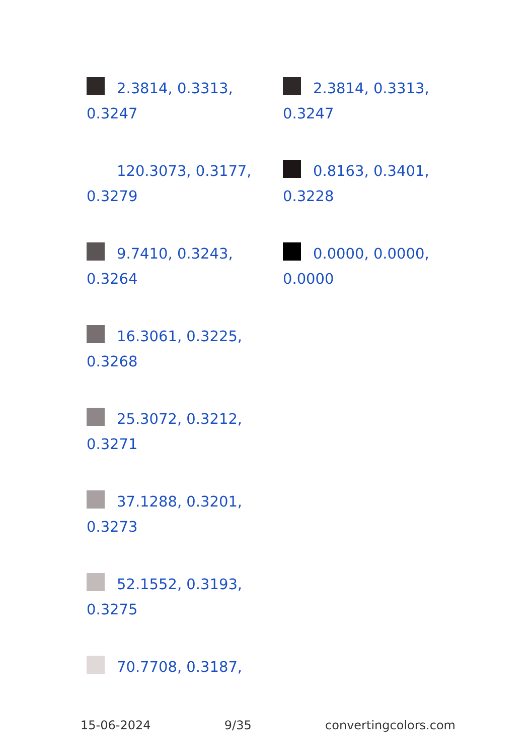2.3814, 0.3313, 0.3247
120.3073, 0.3177, 0.3279
9.7410, 0.3243, 0.3264
16.3061, 0.3225, 0.3268
25.3072, 0.3212, 0.3271
37.1288, 0.3201, 0.3273
52.1552, 0.3193, 0.3275
70.7708, 0.3187,
2.3814, 0.3313, 0.3247
0.8163, 0.3401, 0.3228
0.0000, 0.0000, 0.0000
15-06-2024 9/35 convertingcolors.com